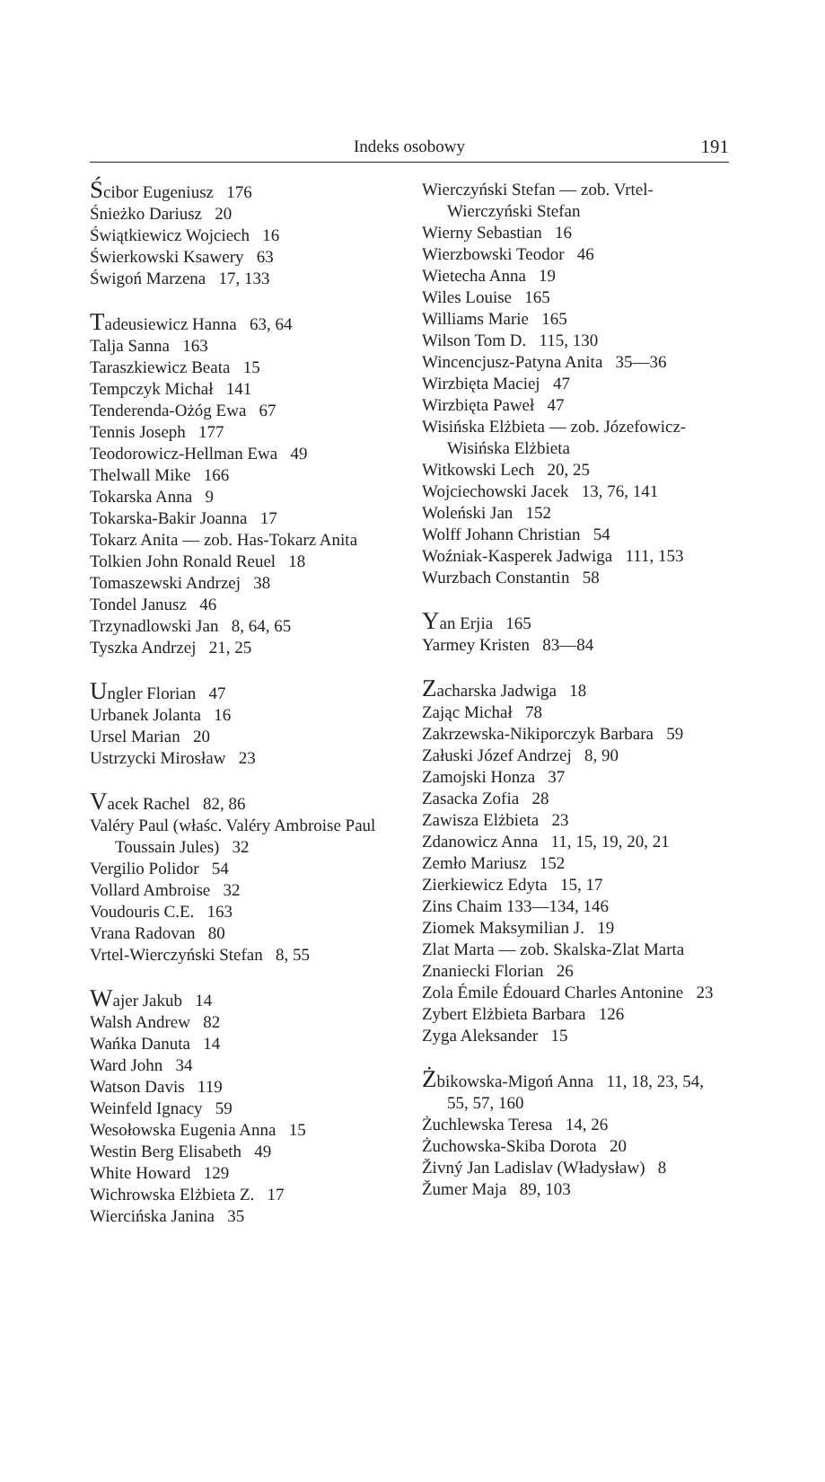Indeks osobowy
191
Ścibor Eugeniusz 176
Śnieżko Dariusz 20
Świątkiewicz Wojciech 16
Świerkowski Ksawery 63
Świgoń Marzena 17, 133
Tadeusiewicz Hanna 63, 64
Talja Sanna 163
Taraszkiewicz Beata 15
Tempczyk Michał 141
Tenderenda-Ożóg Ewa 67
Tennis Joseph 177
Teodorowicz-Hellman Ewa 49
Thelwall Mike 166
Tokarska Anna 9
Tokarska-Bakir Joanna 17
Tokarz Anita — zob. Has-Tokarz Anita
Tolkien John Ronald Reuel 18
Tomaszewski Andrzej 38
Tondel Janusz 46
Trzynadlowski Jan 8, 64, 65
Tyszka Andrzej 21, 25
Ungler Florian 47
Urbanek Jolanta 16
Ursel Marian 20
Ustrzycki Mirosław 23
Vacek Rachel 82, 86
Valéry Paul (właśc. Valéry Ambroise Paul Toussain Jules) 32
Vergilio Polidor 54
Vollard Ambroise 32
Voudouris C.E. 163
Vrana Radovan 80
Vrtel-Wierczyński Stefan 8, 55
Wajer Jakub 14
Walsh Andrew 82
Wańka Danuta 14
Ward John 34
Watson Davis 119
Weinfeld Ignacy 59
Wesołowska Eugenia Anna 15
Westin Berg Elisabeth 49
White Howard 129
Wichrowska Elżbieta Z. 17
Wiercińska Janina 35
Wierczyński Stefan — zob. Vrtel-Wierczyński Stefan
Wierny Sebastian 16
Wierzbowski Teodor 46
Wietecha Anna 19
Wiles Louise 165
Williams Marie 165
Wilson Tom D. 115, 130
Wincencjusz-Patyna Anita 35—36
Wirzbięta Maciej 47
Wirzbięta Paweł 47
Wisińska Elżbieta — zob. Józefowicz-Wisińska Elżbieta
Witkowski Lech 20, 25
Wojciechowski Jacek 13, 76, 141
Woleński Jan 152
Wolff Johann Christian 54
Woźniak-Kasperek Jadwiga 111, 153
Wurzbach Constantin 58
Yan Erjia 165
Yarmey Kristen 83—84
Zacharska Jadwiga 18
Zając Michał 78
Zakrzewska-Nikiporczyk Barbara 59
Załuski Józef Andrzej 8, 90
Zamojski Honza 37
Zasacka Zofia 28
Zawisza Elżbieta 23
Zdanowicz Anna 11, 15, 19, 20, 21
Zemło Mariusz 152
Zierkiewicz Edyta 15, 17
Zins Chaim 133—134, 146
Ziomek Maksymilian J. 19
Zlat Marta — zob. Skalska-Zlat Marta
Znaniecki Florian 26
Zola Émile Édouard Charles Antonine 23
Zybert Elżbieta Barbara 126
Zyga Aleksander 15
Żbikowska-Migoń Anna 11, 18, 23, 54, 55, 57, 160
Żuchlewska Teresa 14, 26
Żuchowska-Skiba Dorota 20
Živný Jan Ladislav (Władysław) 8
Žumer Maja 89, 103